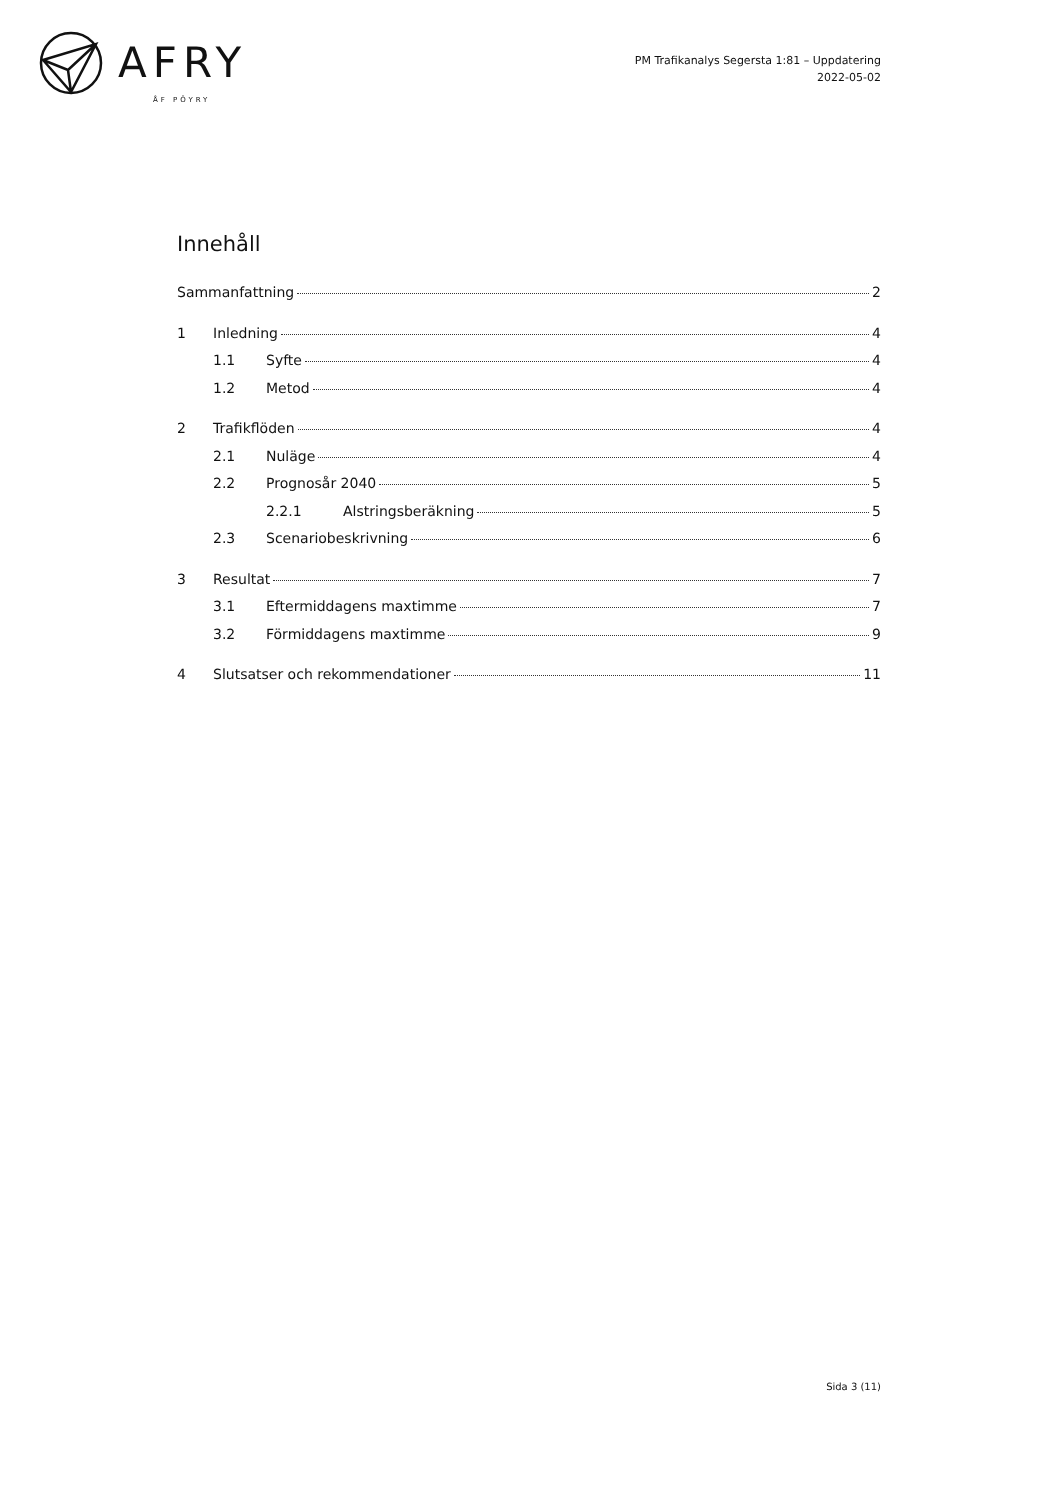AFRY
ÅF PÖYRY
PM Trafikanalys Segersta 1:81 – Uppdatering
2022-05-02
Innehåll
Sammanfattning 2
1 Inledning 4
1.1 Syfte 4
1.2 Metod 4
2 Trafikflöden 4
2.1 Nuläge 4
2.2 Prognosår 2040 5
2.2.1 Alstringsberäkning 5
2.3 Scenariobeskrivning 6
3 Resultat 7
3.1 Eftermiddagens maxtimme 7
3.2 Förmiddagens maxtimme 9
4 Slutsatser och rekommendationer 11
Sida 3 (11)